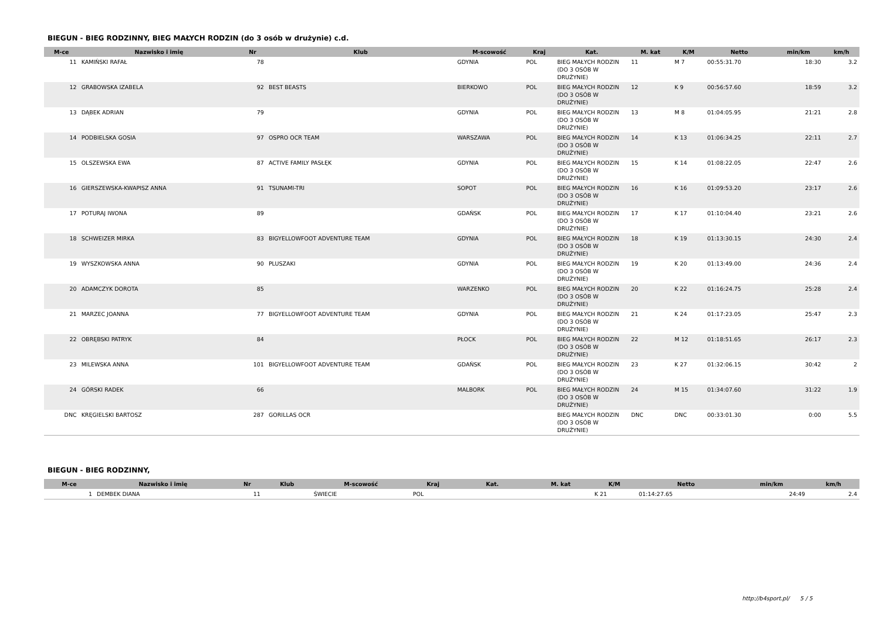BIEGUN - BIEG RODZINNY, BIEG MAŁYCH RODZIN (do 3 osób w drużynie) c.d.
| M-ce | Nazwisko i imię | Nr | Klub | M-scowość | Kraj | Kat. | M. kat | K/M | Netto | min/km | km/h |
| --- | --- | --- | --- | --- | --- | --- | --- | --- | --- | --- | --- |
| 11 | KAMIŃSKI RAFAŁ | 78 | | GDYNIA | POL | BIEG MAŁYCH RODZIN (DO 3 OSÓB W DRUŻYNIE) | 11 | M 7 | 00:55:31.70 | 18:30 | 3.2 |
| 12 | GRABOWSKA IZABELA | 92 | BEST BEASTS | BIERKOWO | POL | BIEG MAŁYCH RODZIN (DO 3 OSÓB W DRUŻYNIE) | 12 | K 9 | 00:56:57.60 | 18:59 | 3.2 |
| 13 | DĄBEK ADRIAN | 79 | | GDYNIA | POL | BIEG MAŁYCH RODZIN (DO 3 OSÓB W DRUŻYNIE) | 13 | M 8 | 01:04:05.95 | 21:21 | 2.8 |
| 14 | PODBIELSKA GOSIA | 97 | OSPRO OCR TEAM | WARSZAWA | POL | BIEG MAŁYCH RODZIN (DO 3 OSÓB W DRUŻYNIE) | 14 | K 13 | 01:06:34.25 | 22:11 | 2.7 |
| 15 | OLSZEWSKA EWA | 87 | ACTIVE FAMILY PASŁĘK | GDYNIA | POL | BIEG MAŁYCH RODZIN (DO 3 OSÓB W DRUŻYNIE) | 15 | K 14 | 01:08:22.05 | 22:47 | 2.6 |
| 16 | GIERSZEWSKA-KWAPISZ ANNA | 91 | TSUNAMI-TRI | SOPOT | POL | BIEG MAŁYCH RODZIN (DO 3 OSÓB W DRUŻYNIE) | 16 | K 16 | 01:09:53.20 | 23:17 | 2.6 |
| 17 | POTURAJ IWONA | 89 | | GDAŃSK | POL | BIEG MAŁYCH RODZIN (DO 3 OSÓB W DRUŻYNIE) | 17 | K 17 | 01:10:04.40 | 23:21 | 2.6 |
| 18 | SCHWEIZER MIRKA | 83 | BIGYELLOWFOOT ADVENTURE TEAM | GDYNIA | POL | BIEG MAŁYCH RODZIN (DO 3 OSÓB W DRUŻYNIE) | 18 | K 19 | 01:13:30.15 | 24:30 | 2.4 |
| 19 | WYSZKOWSKA ANNA | 90 | PLUSZAKI | GDYNIA | POL | BIEG MAŁYCH RODZIN (DO 3 OSÓB W DRUŻYNIE) | 19 | K 20 | 01:13:49.00 | 24:36 | 2.4 |
| 20 | ADAMCZYK DOROTA | 85 | | WARZENKO | POL | BIEG MAŁYCH RODZIN (DO 3 OSÓB W DRUŻYNIE) | 20 | K 22 | 01:16:24.75 | 25:28 | 2.4 |
| 21 | MARZEC JOANNA | 77 | BIGYELLOWFOOT ADVENTURE TEAM | GDYNIA | POL | BIEG MAŁYCH RODZIN (DO 3 OSÓB W DRUŻYNIE) | 21 | K 24 | 01:17:23.05 | 25:47 | 2.3 |
| 22 | OBRĘBSKI PATRYK | 84 | | PŁOCK | POL | BIEG MAŁYCH RODZIN (DO 3 OSÓB W DRUŻYNIE) | 22 | M 12 | 01:18:51.65 | 26:17 | 2.3 |
| 23 | MILEWSKA ANNA | 101 | BIGYELLOWFOOT ADVENTURE TEAM | GDAŃSK | POL | BIEG MAŁYCH RODZIN (DO 3 OSÓB W DRUŻYNIE) | 23 | K 27 | 01:32:06.15 | 30:42 | 2 |
| 24 | GÓRSKI RADEK | 66 | | MALBORK | POL | BIEG MAŁYCH RODZIN (DO 3 OSÓB W DRUŻYNIE) | 24 | M 15 | 01:34:07.60 | 31:22 | 1.9 |
| DNC | KRĘGIELSKI BARTOSZ | 287 | GORILLAS OCR | | | BIEG MAŁYCH RODZIN (DO 3 OSÓB W DRUŻYNIE) | DNC | DNC | 00:33:01.30 | 0:00 | 5.5 |
BIEGUN - BIEG RODZINNY,
| M-ce | Nazwisko i imię | Nr | Klub | M-scowość | Kraj | Kat. | M. kat | K/M | Netto | min/km | km/h |
| --- | --- | --- | --- | --- | --- | --- | --- | --- | --- | --- | --- |
| 1 | DEMBEK DIANA | 11 | | ŚWIECIE | POL | | | K 21 | 01:14:27.65 | 24:49 | 2.4 |
http://b4sport.pl/ 5 / 5